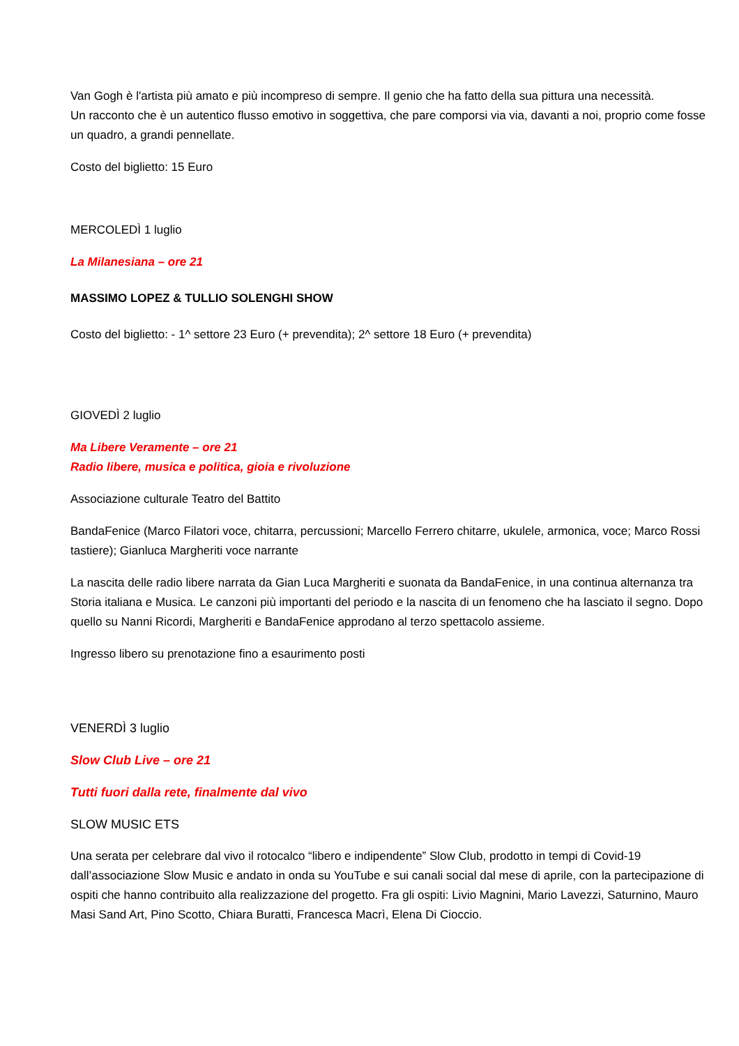Van Gogh è l'artista più amato e più incompreso di sempre. Il genio che ha fatto della sua pittura una necessità.
Un racconto che è un autentico flusso emotivo in soggettiva, che pare comporsi via via, davanti a noi, proprio come fosse un quadro, a grandi pennellate.
Costo del biglietto: 15 Euro
MERCOLEDÌ 1 luglio
La Milanesiana – ore 21
MASSIMO LOPEZ & TULLIO SOLENGHI SHOW
Costo del biglietto: - 1^ settore 23 Euro (+ prevendita); 2^ settore 18 Euro (+ prevendita)
GIOVEDÌ 2 luglio
Ma Libere Veramente – ore 21
Radio libere, musica e politica, gioia e rivoluzione
Associazione culturale Teatro del Battito
BandaFenice (Marco Filatori voce, chitarra, percussioni; Marcello Ferrero chitarre, ukulele, armonica, voce; Marco Rossi tastiere); Gianluca Margheriti voce narrante
La nascita delle radio libere narrata da Gian Luca Margheriti e suonata da BandaFenice, in una continua alternanza tra Storia italiana e Musica. Le canzoni più importanti del periodo e la nascita di un fenomeno che ha lasciato il segno. Dopo quello su Nanni Ricordi, Margheriti e BandaFenice approdano al terzo spettacolo assieme.
Ingresso libero su prenotazione fino a esaurimento posti
VENERDÌ 3 luglio
Slow Club Live – ore 21
Tutti fuori dalla rete, finalmente dal vivo
SLOW MUSIC ETS
Una serata per celebrare dal vivo il rotocalco “libero e indipendente” Slow Club, prodotto in tempi di Covid-19 dall’associazione Slow Music e andato in onda su YouTube e sui canali social dal mese di aprile, con la partecipazione di ospiti che hanno contribuito alla realizzazione del progetto. Fra gli ospiti: Livio Magnini, Mario Lavezzi, Saturnino, Mauro Masi Sand Art, Pino Scotto, Chiara Buratti, Francesca Macrì, Elena Di Cioccio.